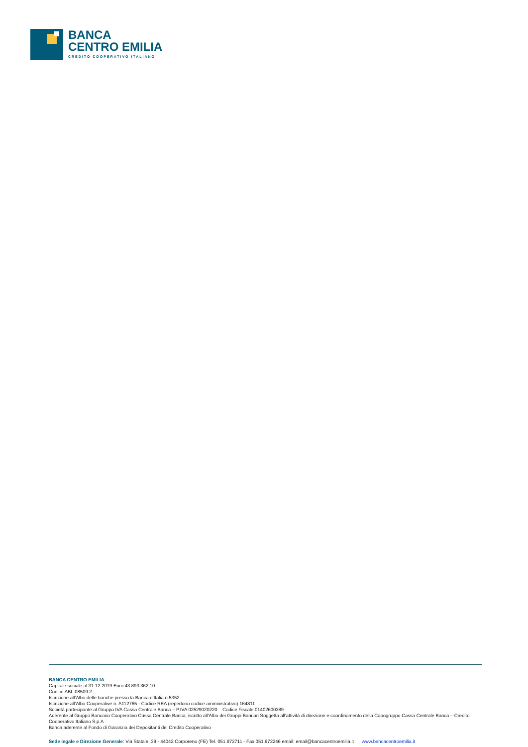BANCA
CENTRO EMILIA
CREDITO COOPERATIVO ITALIANO
BANCA CENTRO EMILIA
Capitale sociale al 31.12.2019 Euro 43.893.362,10
Codice ABI: 08509.2
Iscrizione all’Albo delle banche presso la Banca d’Italia n.5352
Iscrizione all’Albo Cooperative n. A112765 - Codice REA (repertorio codice amministrativo) 164811
Società partecipante al Gruppo IVA Cassa Centrale Banca – P.IVA 02529020220 Codice Fiscale 01402600389
Aderente al Gruppo Bancario Cooperativo Cassa Centrale Banca, iscritto all’Albo dei Gruppi Bancari Soggetta all’attività di direzione e coordinamento della Capogruppo Cassa Centrale Banca – Credito Cooperativo Italiano S.p.A
Banca aderente al Fondo di Garanzia dei Depositanti del Credito Cooperativo
Sede legale e Direzione Generale: Via Statale, 39 - 44042 Corporeno (FE) Tel. 051.972711 - Fax 051.972246 email: email@bancacentroemilia.it www.bancacentroemilia.it